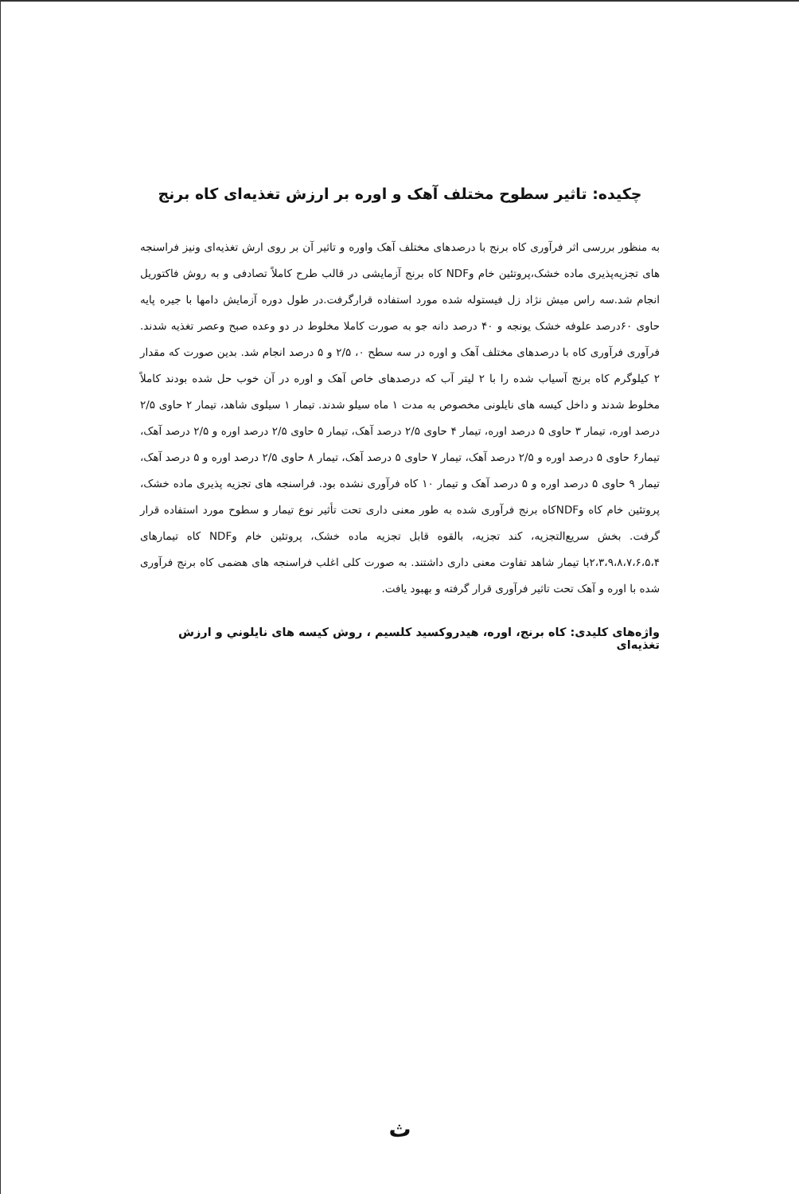چکیده: تاثیر سطوح مختلف آهک و اوره بر ارزش تغذیه‌ای کاه برنج
به منظور بررسی اثر فرآوری کاه برنج با درصدهای مختلف آهک واوره و تاثیر آن بر روی ارش تغذیه‌ای ونیز فراسنجه های تجزیه‌پذیری ماده خشک،پروتئین خام وNDF کاه برنج آزمایشی در قالب طرح کاملاً تصادفی و به روش فاکتوریل انجام شد.سه راس میش نژاد زل فیستوله شده مورد استفاده قرارگرفت.در طول دوره آزمایش دامها با جیره پایه حاوی ۶۰درصد علوفه خشک یونجه و ۴۰ درصد دانه جو به صورت کاملا مخلوط در دو وعده صبح وعصر تغذیه شدند. فرآوری فرآوری کاه با درصدهای مختلف آهک و اوره در سه سطح ۰، ۲/۵ و ۵ درصد انجام شد. بدین صورت که مقدار ۲ کیلوگرم کاه برنج آسیاب شده را با ۲ لیتر آب که درصدهای خاص آهک و اوره در آن خوب حل شده بودند کاملاً مخلوط شدند و داخل کیسه های نایلونی مخصوص به مدت ۱ ماه سیلو شدند. تیمار ۱ سیلوی شاهد، تیمار ۲ حاوی ۲/۵ درصد اوره، تیمار ۳ حاوی ۵ درصد اوره، تیمار ۴ حاوی ۲/۵ درصد آهک، تیمار ۵ حاوی ۲/۵ درصد اوره و ۲/۵ درصد آهک، تیمار۶ حاوی ۵ درصد اوره و ۲/۵ درصد آهک، تیمار ۷ حاوی ۵ درصد آهک، تیمار ۸ حاوی ۲/۵ درصد اوره و ۵ درصد آهک، تیمار ۹ حاوی ۵ درصد اوره و ۵ درصد آهک و تیمار ۱۰ کاه فرآوری نشده بود. فراسنجه های تجزیه پذیری ماده خشک، پروتئین خام کاه وNDFکاه برنج فرآوری شده به طور معنی داری تحت تأثیر نوع تیمار و سطوح مورد استفاده قرار گرفت. بخش سریع‌التجزیه، کند تجزیه، بالقوه قابل تجزیه ماده خشک، پروتئین خام وNDF کاه تیمارهای ۲،۳،۹،۸،۷،۶،۵،۴با تیمار شاهد تفاوت معنی داری داشتند. به صورت کلی اغلب فراسنجه های هضمی کاه برنج فرآوری شده با اوره و آهک تحت تاثیر فرآوری قرار گرفته و بهبود یافت.
واژه‌های کلیدی: کاه برنج، اوره، هیدروکسید کلسیم ، روش کیسه های نایلوني و ارزش تغذیه‌ای
ث